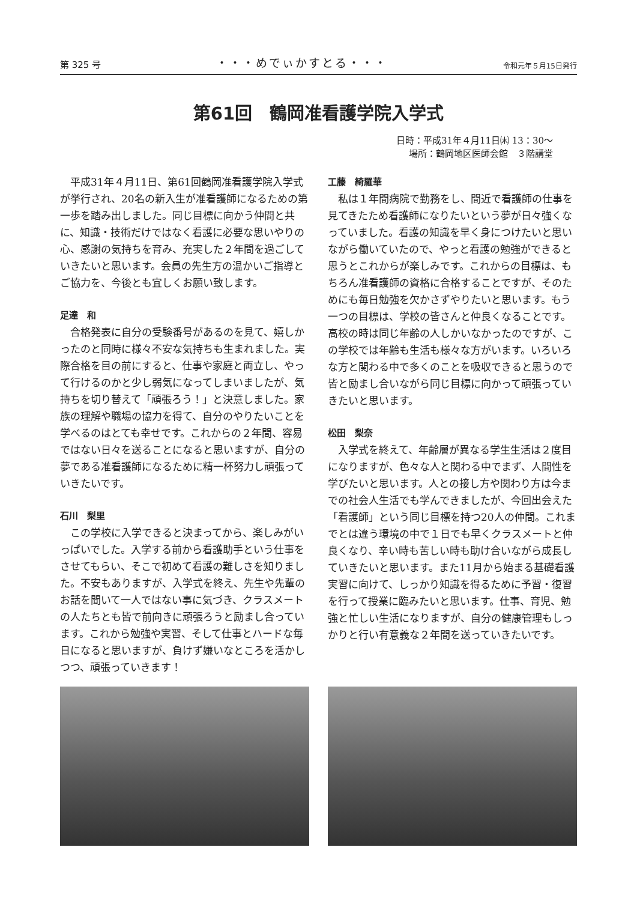第 325 号 ・・・めでぃかすとる・・・ 令和元年５月15日発行
第61回　鶴岡准看護学院入学式
日時：平成31年４月11日㈭ 13：30〜
場所：鶴岡地区医師会館　３階講堂
平成31年４月11日、第61回鶴岡准看護学院入学式が挙行され、20名の新入生が准看護師になるための第一歩を踏み出しました。同じ目標に向かう仲間と共に、知識・技術だけではなく看護に必要な思いやりの心、感謝の気持ちを育み、充実した２年間を過ごしていきたいと思います。会員の先生方の温かいご指導とご協力を、今後とも宜しくお願い致します。
足達　和
合格発表に自分の受験番号があるのを見て、嬉しかったのと同時に様々不安な気持ちも生まれました。実際合格を目の前にすると、仕事や家庭と両立し、やって行けるのかと少し弱気になってしまいましたが、気持ちを切り替えて「頑張ろう！」と決意しました。家族の理解や職場の協力を得て、自分のやりたいことを学べるのはとても幸せです。これからの２年間、容易ではない日々を送ることになると思いますが、自分の夢である准看護師になるために精一杯努力し頑張っていきたいです。
石川　梨里
この学校に入学できると決まってから、楽しみがいっぱいでした。入学する前から看護助手という仕事をさせてもらい、そこで初めて看護の難しさを知りました。不安もありますが、入学式を終え、先生や先輩のお話を聞いて一人ではない事に気づき、クラスメートの人たちとも皆で前向きに頑張ろうと励まし合っています。これから勉強や実習、そして仕事とハードな毎日になると思いますが、負けず嫌いなところを活かしつつ、頑張っていきます！
工藤　綺羅華
私は１年間病院で勤務をし、間近で看護師の仕事を見てきたため看護師になりたいという夢が日々強くなっていました。看護の知識を早く身につけたいと思いながら働いていたので、やっと看護の勉強ができると思うとこれからが楽しみです。これからの目標は、もちろん准看護師の資格に合格することですが、そのためにも毎日勉強を欠かさずやりたいと思います。もう一つの目標は、学校の皆さんと仲良くなることです。高校の時は同じ年齢の人しかいなかったのですが、この学校では年齢も生活も様々な方がいます。いろいろな方と関わる中で多くのことを吸収できると思うので皆と励まし合いながら同じ目標に向かって頑張っていきたいと思います。
松田　梨奈
入学式を終えて、年齢層が異なる学生生活は２度目になりますが、色々な人と関わる中でまず、人間性を学びたいと思います。人との接し方や関わり方は今までの社会人生活でも学んできましたが、今回出会えた「看護師」という同じ目標を持つ20人の仲間。これまでとは違う環境の中で１日でも早くクラスメートと仲良くなり、辛い時も苦しい時も助け合いながら成長していきたいと思います。また11月から始まる基礎看護実習に向けて、しっかり知識を得るために予習・復習を行って授業に臨みたいと思います。仕事、育児、勉強と忙しい生活になりますが、自分の健康管理もしっかりと行い有意義な２年間を送っていきたいです。